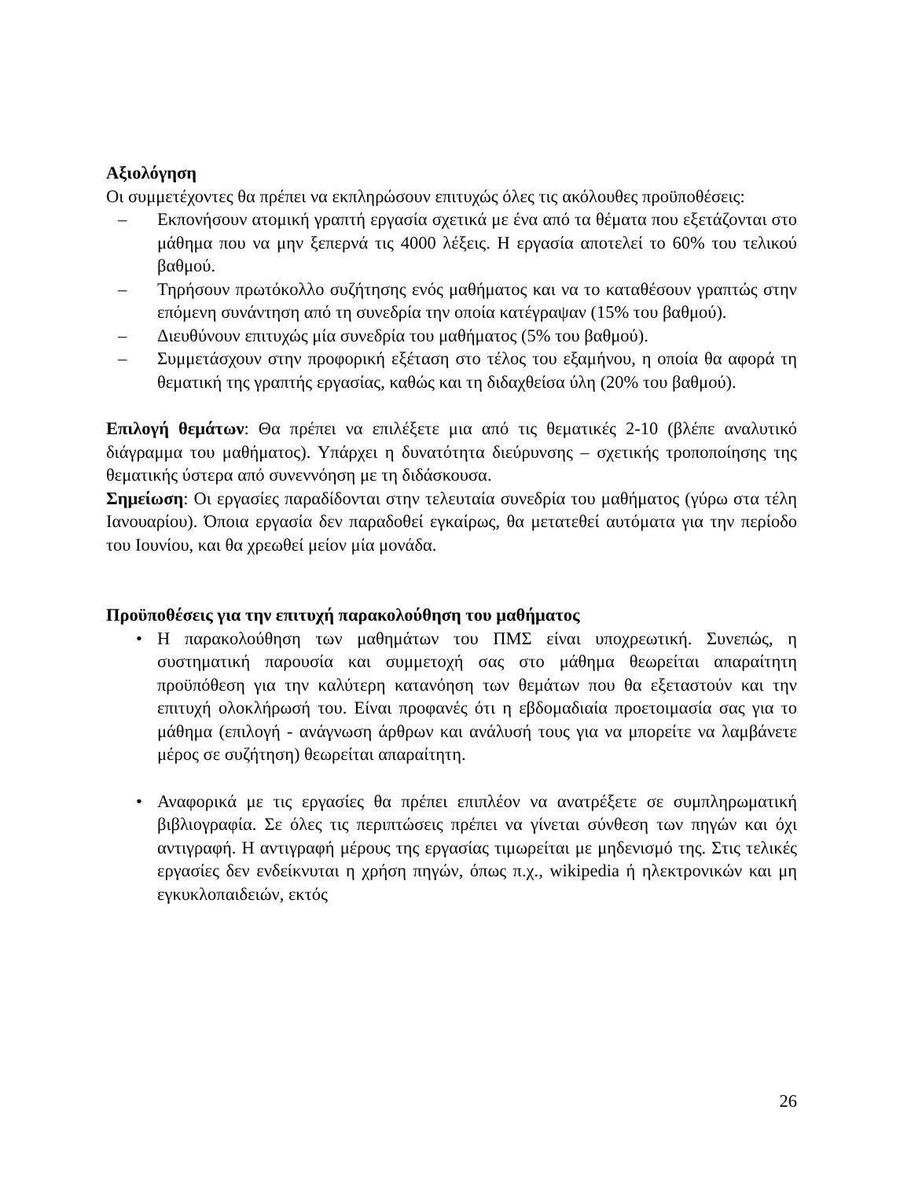Αξιολόγηση
Οι συμμετέχοντες θα πρέπει να εκπληρώσουν επιτυχώς όλες τις ακόλουθες προϋποθέσεις:
– Εκπονήσουν ατομική γραπτή εργασία σχετικά με ένα από τα θέματα που εξετάζονται στο μάθημα που να μην ξεπερνά τις 4000 λέξεις. Η εργασία αποτελεί το 60% του τελικού βαθμού.
– Τηρήσουν πρωτόκολλο συζήτησης ενός μαθήματος και να το καταθέσουν γραπτώς στην επόμενη συνάντηση από τη συνεδρία την οποία κατέγραψαν (15% του βαθμού).
– Διευθύνουν επιτυχώς μία συνεδρία του μαθήματος (5% του βαθμού).
– Συμμετάσχουν στην προφορική εξέταση στο τέλος του εξαμήνου, η οποία θα αφορά τη θεματική της γραπτής εργασίας, καθώς και τη διδαχθείσα ύλη (20% του βαθμού).
Επιλογή θεμάτων: Θα πρέπει να επιλέξετε μια από τις θεματικές 2-10 (βλέπε αναλυτικό διάγραμμα του μαθήματος). Υπάρχει η δυνατότητα διεύρυνσης – σχετικής τροποποίησης της θεματικής ύστερα από συνεννόηση με τη διδάσκουσα.
Σημείωση: Οι εργασίες παραδίδονται στην τελευταία συνεδρία του μαθήματος (γύρω στα τέλη Ιανουαρίου). Όποια εργασία δεν παραδοθεί εγκαίρως, θα μετατεθεί αυτόματα για την περίοδο του Ιουνίου, και θα χρεωθεί μείον μία μονάδα.
Προϋποθέσεις για την επιτυχή παρακολούθηση του μαθήματος
• Η παρακολούθηση των μαθημάτων του ΠΜΣ είναι υποχρεωτική. Συνεπώς, η συστηματική παρουσία και συμμετοχή σας στο μάθημα θεωρείται απαραίτητη προϋπόθεση για την καλύτερη κατανόηση των θεμάτων που θα εξεταστούν και την επιτυχή ολοκλήρωσή του. Είναι προφανές ότι η εβδομαδιαία προετοιμασία σας για το μάθημα (επιλογή - ανάγνωση άρθρων και ανάλυσή τους για να μπορείτε να λαμβάνετε μέρος σε συζήτηση) θεωρείται απαραίτητη.
• Αναφορικά με τις εργασίες θα πρέπει επιπλέον να ανατρέξετε σε συμπληρωματική βιβλιογραφία. Σε όλες τις περιπτώσεις πρέπει να γίνεται σύνθεση των πηγών και όχι αντιγραφή. Η αντιγραφή μέρους της εργασίας τιμωρείται με μηδενισμό της. Στις τελικές εργασίες δεν ενδείκνυται η χρήση πηγών, όπως π.χ., wikipedia ή ηλεκτρονικών και μη εγκυκλοπαιδειών, εκτός
26